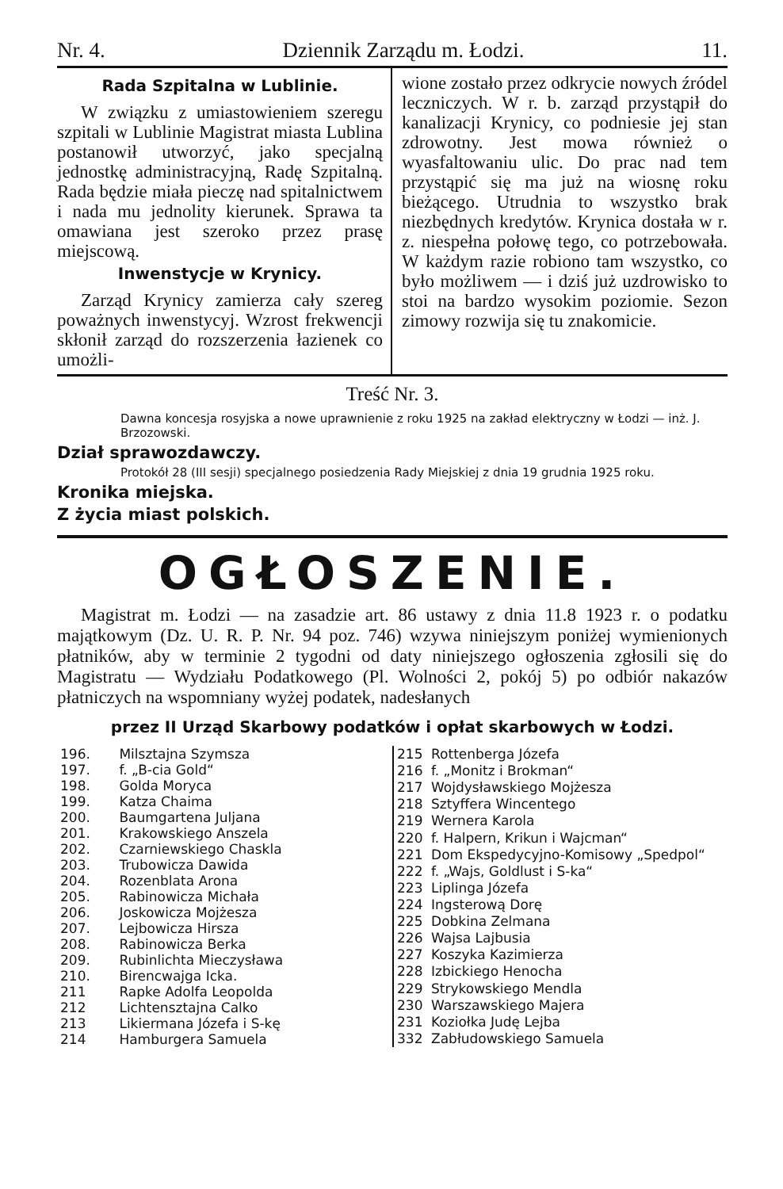Nr. 4. Dziennik Zarządu m. Łodzi. 11.
Rada Szpitalna w Lublinie.
W związku z umiastowieniem szeregu szpitali w Lublinie Magistrat miasta Lublina postanowił utworzyć, jako specjalną jednostkę administracyjną, Radę Szpitalną. Rada będzie miała pieczę nad spitalnictwem i nada mu jednolity kierunek. Sprawa ta omawiana jest szeroko przez prasę miejscową.
Inwenstycje w Krynicy.
Zarząd Krynicy zamierza cały szereg poważnych inwenstycyj. Wzrost frekwencji skłonił zarząd do rozszerzenia łazienek co umożli-
wione zostało przez odkrycie nowych źródel leczniczych. W r. b. zarząd przystąpił do kanalizacji Krynicy, co podniesie jej stan zdrowotny. Jest mowa również o wyasfaltowaniu ulic. Do prac nad tem przystąpić się ma już na wiosnę roku bieżącego. Utrudnia to wszystko brak niezbędnych kredytów. Krynica dostała w r. z. niespełna połowę tego, co potrzebowała. W każdym razie robiono tam wszystko, co było możliwem — i dziś już uzdrowisko to stoi na bardzo wysokim poziomie. Sezon zimowy rozwija się tu znakomicie.
Treść Nr. 3.
Dawna koncesja rosyjska a nowe uprawnienie z roku 1925 na zakład elektryczny w Łodzi — inż. J. Brzozowski.
Dział sprawozdawczy.
Protokół 28 (III sesji) specjalnego posiedzenia Rady Miejskiej z dnia 19 grudnia 1925 roku.
Kronika miejska.
Z życia miast polskich.
OGŁOSZENIE.
Magistrat m. Łodzi — na zasadzie art. 86 ustawy z dnia 11.8 1923 r. o podatku majątkowym (Dz. U. R. P. Nr. 94 poz. 746) wzywa niniejszym poniżej wymienionych płatników, aby w terminie 2 tygodni od daty niniejszego ogłoszenia zgłosili się do Magistratu — Wydziału Podatkowego (Pl. Wolności 2, pokój 5) po odbiór nakazów płatniczych na wspomniany wyżej podatek, nadesłanych
przez II Urząd Skarbowy podatków i opłat skarbowych w Łodzi.
| 196. | Milsztajna Szymsza |
| 197. | f. „B-cia Gold“ |
| 198. | Golda Moryca |
| 199. | Katza Chaima |
| 200. | Baumgartena Juljana |
| 201. | Krakowskiego Anszela |
| 202. | Czarniewskiego Chaskla |
| 203. | Trubowicza Dawida |
| 204. | Rozenblata Arona |
| 205. | Rabinowicza Michała |
| 206. | Joskowicza Mojżesza |
| 207. | Lejbowicza Hirsza |
| 208. | Rabinowicza Berka |
| 209. | Rubinlichta Mieczysława |
| 210. | Birencwajga Icka. |
| 211 | Rapke Adolfa Leopolda |
| 212 | Lichtensztajna Calko |
| 213 | Likiermana Józefa i S-kę |
| 214 | Hamburgera Samuela |
| 215 | Rottenberga Józefa |
| 216 | f. „Monitz i Brokman“ |
| 217 | Wojdysławskiego Mojżesza |
| 218 | Sztyffera Wincentego |
| 219 | Wernera Karola |
| 220 | f. Halpern, Krikun i Wajcman“ |
| 221 | Dom Ekspedycyjno-Komisowy „Spedpol“ |
| 222 | f. „Wajs, Goldlust i S-ka“ |
| 223 | Liplinga Józefa |
| 224 | Ingsterową Dorę |
| 225 | Dobkina Zelmana |
| 226 | Wajsa Lajbusia |
| 227 | Koszyka Kazimierza |
| 228 | Izbickiego Henocha |
| 229 | Strykowskiego Mendla |
| 230 | Warszawskiego Majera |
| 231 | Koziołka Judę Lejba |
| 332 | Zabłudowskiego Samuela |